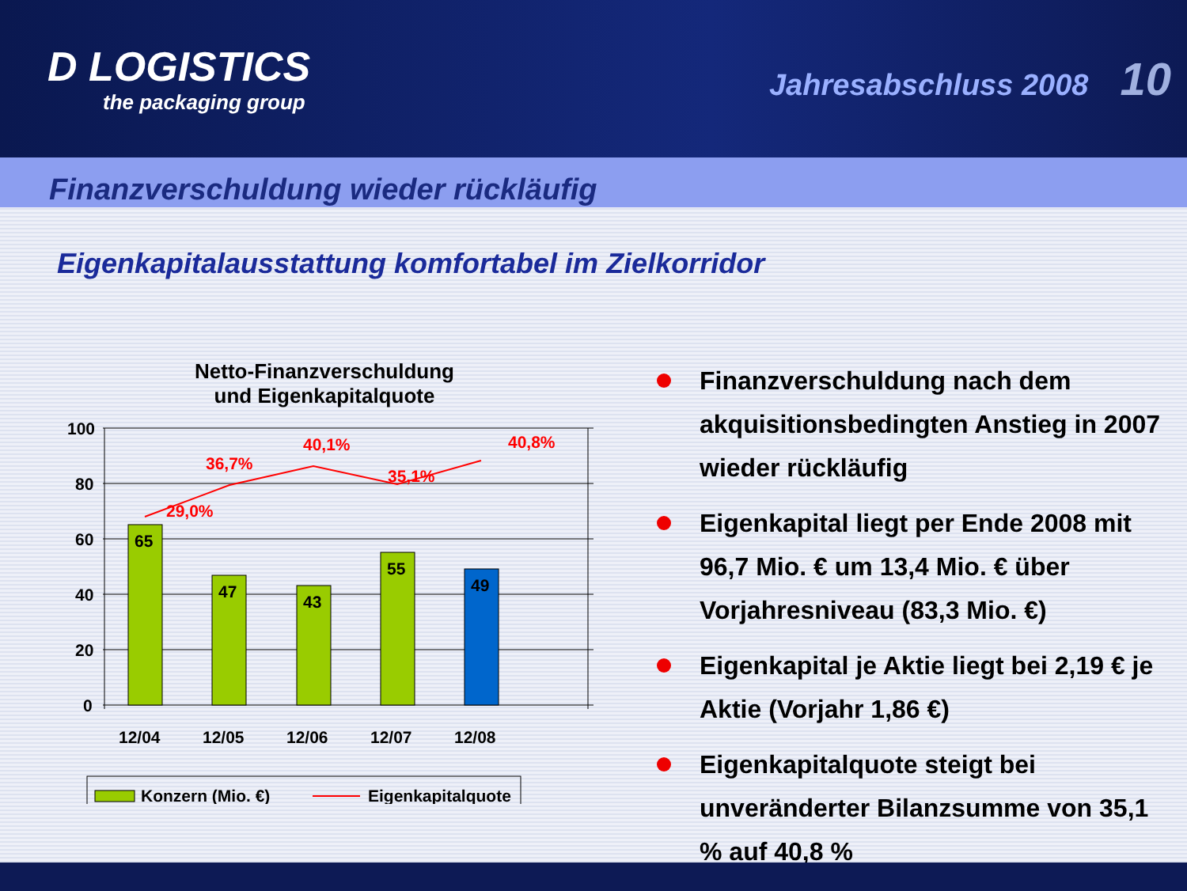D LOGISTICS
the packaging group
Jahresabschluss 2008 10
Finanzverschuldung wieder rückläufig
Eigenkapitalausstattung komfortabel im Zielkorridor
Netto-Finanzverschuldung
und Eigenkapitalquote
100
80
60
40
20
0
65
47
43
55
49
29,0%
36,7%
40,1%
35,1%
40,8%
12/04
12/05
12/06
12/07
12/08
Konzern (Mio. €)
Eigenkapitalquote
Finanzverschuldung nach dem akquisitionsbedingten Anstieg in 2007 wieder rückläufig
Eigenkapital liegt per Ende 2008 mit 96,7 Mio. € um 13,4 Mio. € über Vorjahresniveau (83,3 Mio. €)
Eigenkapital je Aktie liegt bei 2,19 € je Aktie (Vorjahr 1,86 €)
Eigenkapitalquote steigt bei unveränderter Bilanzsumme von 35,1 % auf 40,8 %